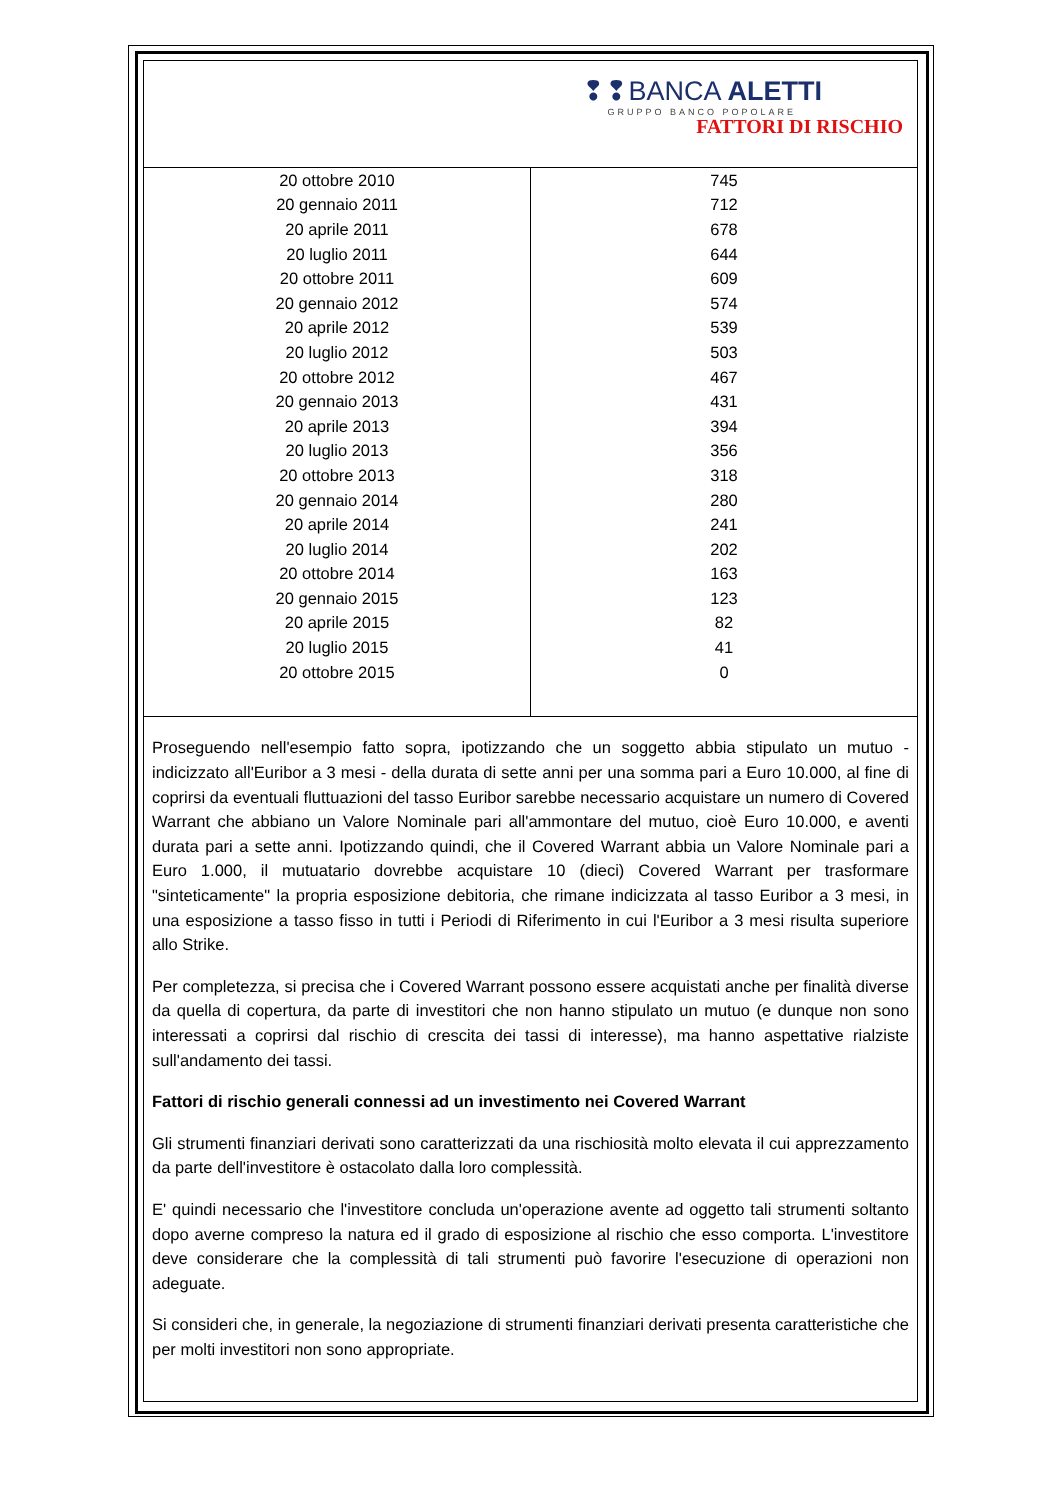❢❢BANCA ALETTI
GRUPPO BANCO POPOLARE
FATTORI DI RISCHIO
| 20 ottobre 2010 | 745 |
| 20 gennaio 2011 | 712 |
| 20 aprile 2011 | 678 |
| 20 luglio 2011 | 644 |
| 20 ottobre 2011 | 609 |
| 20 gennaio 2012 | 574 |
| 20 aprile 2012 | 539 |
| 20 luglio 2012 | 503 |
| 20 ottobre 2012 | 467 |
| 20 gennaio 2013 | 431 |
| 20 aprile 2013 | 394 |
| 20 luglio 2013 | 356 |
| 20 ottobre 2013 | 318 |
| 20 gennaio 2014 | 280 |
| 20 aprile 2014 | 241 |
| 20 luglio 2014 | 202 |
| 20 ottobre 2014 | 163 |
| 20 gennaio 2015 | 123 |
| 20 aprile 2015 | 82 |
| 20 luglio 2015 | 41 |
| 20 ottobre 2015 | 0 |
Proseguendo nell'esempio fatto sopra, ipotizzando che un soggetto abbia stipulato un mutuo - indicizzato all'Euribor a 3 mesi - della durata di sette anni per una somma pari a Euro 10.000, al fine di coprirsi da eventuali fluttuazioni del tasso Euribor sarebbe necessario acquistare un numero di Covered Warrant che abbiano un Valore Nominale pari all'ammontare del mutuo, cioè Euro 10.000, e aventi durata pari a sette anni. Ipotizzando quindi, che il Covered Warrant abbia un Valore Nominale pari a Euro 1.000, il mutuatario dovrebbe acquistare 10 (dieci) Covered Warrant per trasformare "sinteticamente" la propria esposizione debitoria, che rimane indicizzata al tasso Euribor a 3 mesi, in una esposizione a tasso fisso in tutti i Periodi di Riferimento in cui l'Euribor a 3 mesi risulta superiore allo Strike.
Per completezza, si precisa che i Covered Warrant possono essere acquistati anche per finalità diverse da quella di copertura, da parte di investitori che non hanno stipulato un mutuo (e dunque non sono interessati a coprirsi dal rischio di crescita dei tassi di interesse), ma hanno aspettative rialziste sull'andamento dei tassi.
Fattori di rischio generali connessi ad un investimento nei Covered Warrant
Gli strumenti finanziari derivati sono caratterizzati da una rischiosità molto elevata il cui apprezzamento da parte dell'investitore è ostacolato dalla loro complessità.
E' quindi necessario che l'investitore concluda un'operazione avente ad oggetto tali strumenti soltanto dopo averne compreso la natura ed il grado di esposizione al rischio che esso comporta. L'investitore deve considerare che la complessità di tali strumenti può favorire l'esecuzione di operazioni non adeguate.
Si consideri che, in generale, la negoziazione di strumenti finanziari derivati presenta caratteristiche che per molti investitori non sono appropriate.